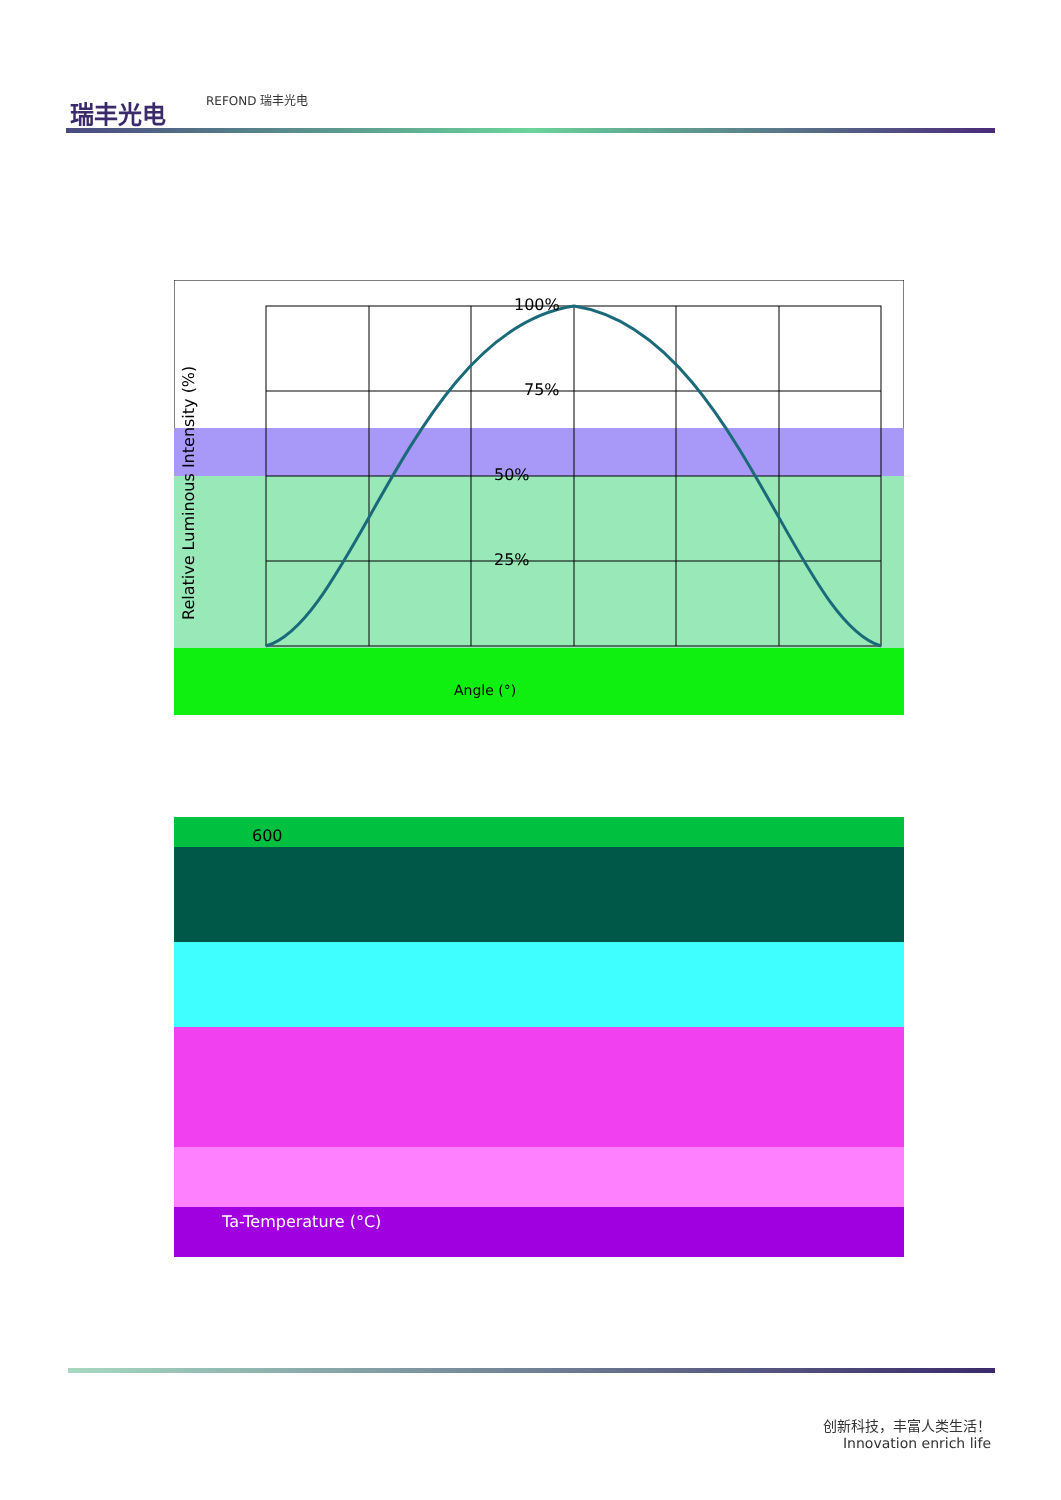瑞丰光电
REFOND 瑞丰光电
100%
75%
50%
25%
Relative Luminous Intensity (%)
Angle (°)
600
Ta-Temperature (°C)
创新科技，丰富人类生活！
Innovation enrich life